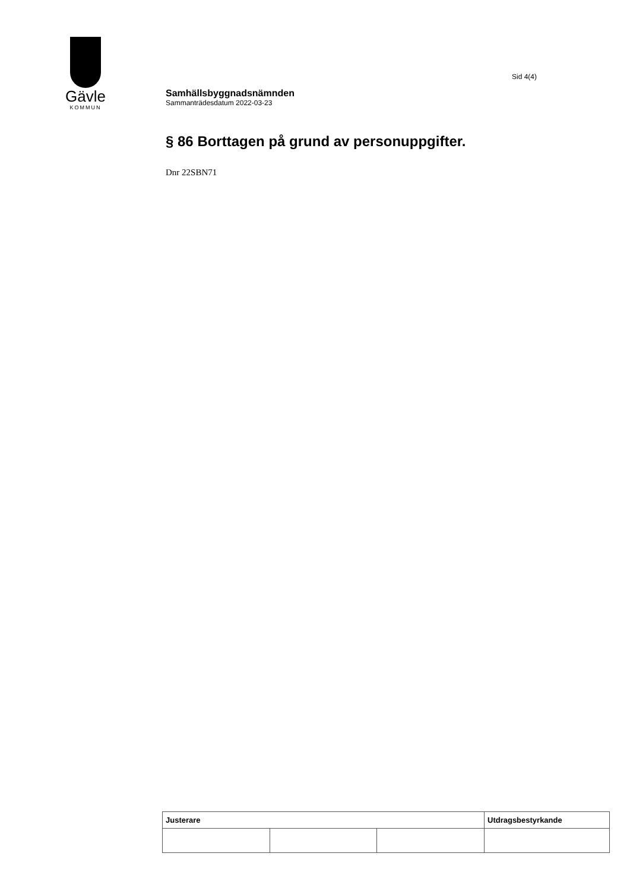Gävle
KOMMUN
Sid 4(4)
Samhällsbyggnadsnämnden
Sammanträdesdatum 2022-03-23
§ 86 Borttagen på grund av personuppgifter.
Dnr 22SBN71
| Justerare | | | Utdragsbestyrkande |
| --- | --- | --- | --- |